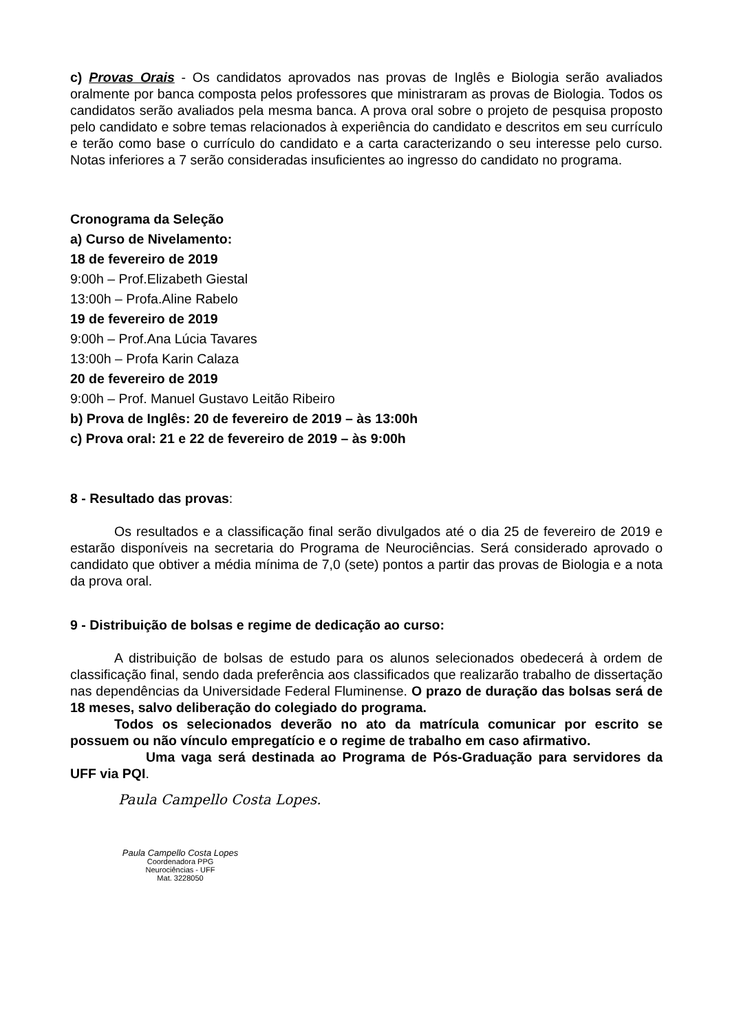c) Provas Orais - Os candidatos aprovados nas provas de Inglês e Biologia serão avaliados oralmente por banca composta pelos professores que ministraram as provas de Biologia. Todos os candidatos serão avaliados pela mesma banca. A prova oral sobre o projeto de pesquisa proposto pelo candidato e sobre temas relacionados à experiência do candidato e descritos em seu currículo e terão como base o currículo do candidato e a carta caracterizando o seu interesse pelo curso. Notas inferiores a 7 serão consideradas insuficientes ao ingresso do candidato no programa.
Cronograma da Seleção
a) Curso de Nivelamento:
18 de fevereiro de 2019
9:00h – Prof.Elizabeth Giestal
13:00h – Profa.Aline Rabelo
19 de fevereiro de 2019
9:00h – Prof.Ana Lúcia Tavares
13:00h – Profa Karin Calaza
20 de fevereiro de 2019
9:00h – Prof. Manuel Gustavo Leitão Ribeiro
b) Prova de Inglês: 20 de fevereiro de 2019 – às 13:00h
c) Prova oral: 21 e 22 de fevereiro de 2019 – às 9:00h
8 - Resultado das provas:
Os resultados e a classificação final serão divulgados até o dia 25 de fevereiro de 2019 e estarão disponíveis na secretaria do Programa de Neurociências. Será considerado aprovado o candidato que obtiver a média mínima de 7,0 (sete) pontos a partir das provas de Biologia e a nota da prova oral.
9 - Distribuição de bolsas e regime de dedicação ao curso:
A distribuição de bolsas de estudo para os alunos selecionados obedecerá à ordem de classificação final, sendo dada preferência aos classificados que realizarão trabalho de dissertação nas dependências da Universidade Federal Fluminense. O prazo de duração das bolsas será de 18 meses, salvo deliberação do colegiado do programa.
Todos os selecionados deverão no ato da matrícula comunicar por escrito se possuem ou não vínculo empregatício e o regime de trabalho em caso afirmativo.
Uma vaga será destinada ao Programa de Pós-Graduação para servidores da UFF via PQI.
Paula Campello Costa Lopes.
Paula Campello Costa Lopes
Coordenadora PPG
Neurociências - UFF
Mat. 3228050